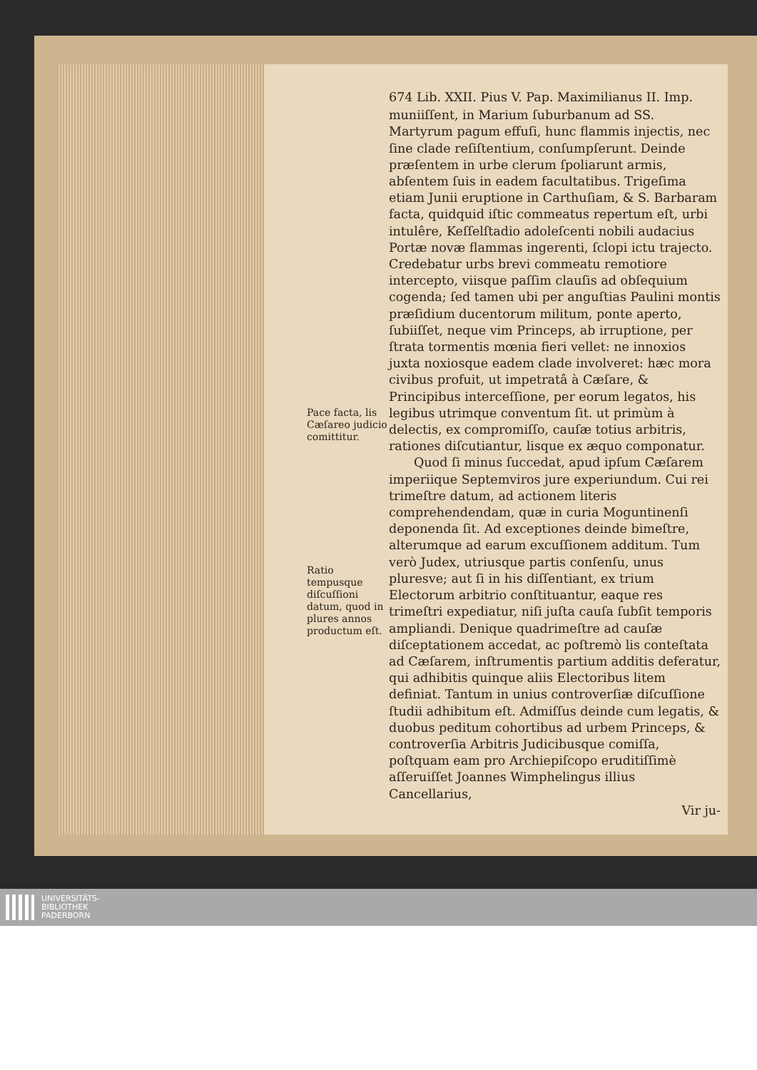Pace facta, lis Cæſareo judicio comittitur.
Ratio tempusque diſcuſſioni datum, quod in plures annos productum eſt.
674 Lib. XXII. Pius V. Pap. Maximilianus II. Imp.
muniiſſent, in Marium ſuburbanum ad SS. Martyrum pagum effuſi, hunc flammis injectis, nec ſine clade reſiſtentium, conſumpſerunt. Deinde præſentem in urbe clerum ſpoliarunt armis, abſentem ſuis in eadem facultatibus. Trigeſima etiam Junii eruptione in Carthuſiam, & S. Barbaram facta, quidquid iſtic commeatus repertum eſt, urbi intulêre, Keſſelſtadio adoleſcenti nobili audacius Portæ novæ flammas ingerenti, ſclopi ictu trajecto. Credebatur urbs brevi commeatu remotiore intercepto, viisque paſſim clauſis ad obſequium cogenda; ſed tamen ubi per anguſtias Paulini montis præſidium ducentorum militum, ponte aperto, ſubiiſſet, neque vim Princeps, ab irruptione, per ſtrata tormentis mœnia fieri vellet: ne innoxios juxta noxiosque eadem clade involveret: hæc mora civibus profuit, ut impetratâ à Cæſare, & Principibus interceſſione, per eorum legatos, his legibus utrimque conventum ſit. ut primùm à delectis, ex compromiſſo, cauſæ totius arbitris, rationes diſcutiantur, lisque ex æquo componatur.
Quod ſi minus ſuccedat, apud ipſum Cæſarem imperiique Septemviros jure experiundum. Cui rei trimeſtre datum, ad actionem literis comprehendendam, quæ in curia Moguntinenſi deponenda ſit. Ad exceptiones deinde bimeſtre, alterumque ad earum excuſſionem additum. Tum verò Judex, utriusque partis conſenſu, unus pluresve; aut ſi in his diſſentiant, ex trium Electorum arbitrio conſtituantur, eaque res trimeſtri expediatur, niſi juſta cauſa ſubſit temporis ampliandi. Denique quadrimeſtre ad cauſæ diſceptationem accedat, ac poſtremò lis conteſtata ad Cæſarem, inſtrumentis partium additis deferatur, qui adhibitis quinque aliis Electoribus litem definiat. Tantum in unius controverſiæ diſcuſſione ſtudii adhibitum eſt. Admiſſus deinde cum legatis, & duobus peditum cohortibus ad urbem Princeps, & controverſia Arbitris Judicibusque comiſſa, poſtquam eam pro Archiepiſcopo eruditiſſimè aſſeruiſſet Joannes Wimphelingus illius Cancellarius,
Vir ju-
UNIVERSITÄTS-
BIBLIOTHEK
PADERBORN